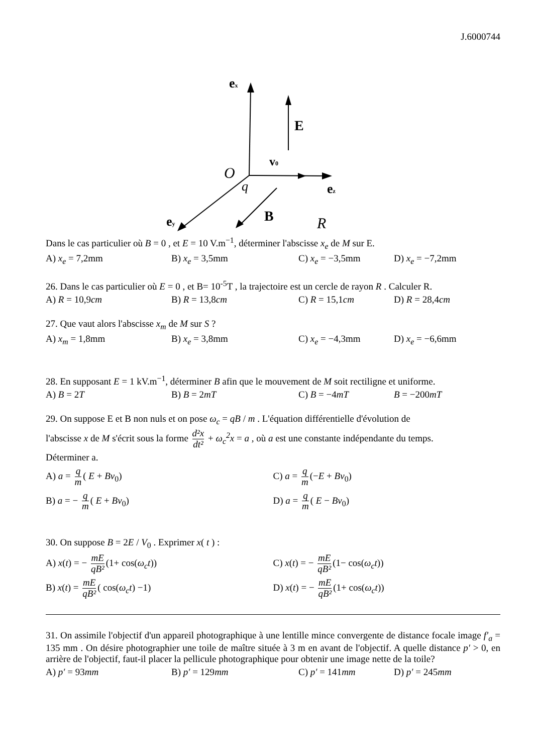J.6000744
ex
E
v0
O
q
ez
B
ey
R
Dans le cas particulier où B = 0 , et E = 10 V.m<sup>−1</sup>, déterminer l'abscisse x<sub>e</sub> de M sur E.
A) x<sub>e</sub> = 7,2mm B) x<sub>e</sub> = 3,5mm C) x<sub>e</sub> = −3,5mm D) x<sub>e</sub> = −7,2mm
26. Dans le cas particulier où E = 0 , et B= 10<sup>-5</sup>T , la trajectoire est un cercle de rayon R . Calculer R.
A) R = 10,9cm B) R = 13,8cm C) R = 15,1cm D) R = 28,4cm
27. Que vaut alors l'abscisse x<sub>m</sub> de M sur S ?
A) x<sub>m</sub> = 1,8mm B) x<sub>e</sub> = 3,8mm C) x<sub>e</sub> = −4,3mm D) x<sub>e</sub> = −6,6mm
28. En supposant E = 1 kV.m<sup>−1</sup>, déterminer B afin que le mouvement de M soit rectiligne et uniforme.
A) B = 2T B) B = 2mT C) B = −4mT B = −200mT
29. On suppose E et B non nuls et on pose ω<sub>c</sub> = qB / m . L'équation différentielle d'évolution de
l'abscisse x de M s'écrit sous la forme d²x dt² + ω<sub>c</sub><sup>2</sup>x = a , où a est une constante indépendante du temps.
Déterminer a.
A) a = q m ( E + Bv<sub>0</sub>) C) a = q m (−E + Bv<sub>0</sub>)
B) a = − q m ( E + Bv<sub>0</sub>) D) a = q m ( E − Bv<sub>0</sub>)
30. On suppose B = 2E / V<sub>0</sub> . Exprimer x( t ) :
A) x(t) = − mE qB² (1+ cos(ω<sub>c</sub>t)) C) x(t) = − mE qB² (1− cos(ω<sub>c</sub>t))
B) x(t) = mE qB² ( cos(ω<sub>c</sub>t) −1) D) x(t) = − mE qB² (1+ cos(ω<sub>c</sub>t))
31. On assimile l'objectif d'un appareil photographique à une lentille mince convergente de distance focale image f′<sub>a</sub> = 135 mm . On désire photographier une toile de maître située à 3 m en avant de l'objectif. A quelle distance p′ > 0, en arrière de l'objectif, faut-il placer la pellicule photographique pour obtenir une image nette de la toile?
A) p′ = 93mm B) p′ = 129mm C) p′ = 141mm D) p′ = 245mm